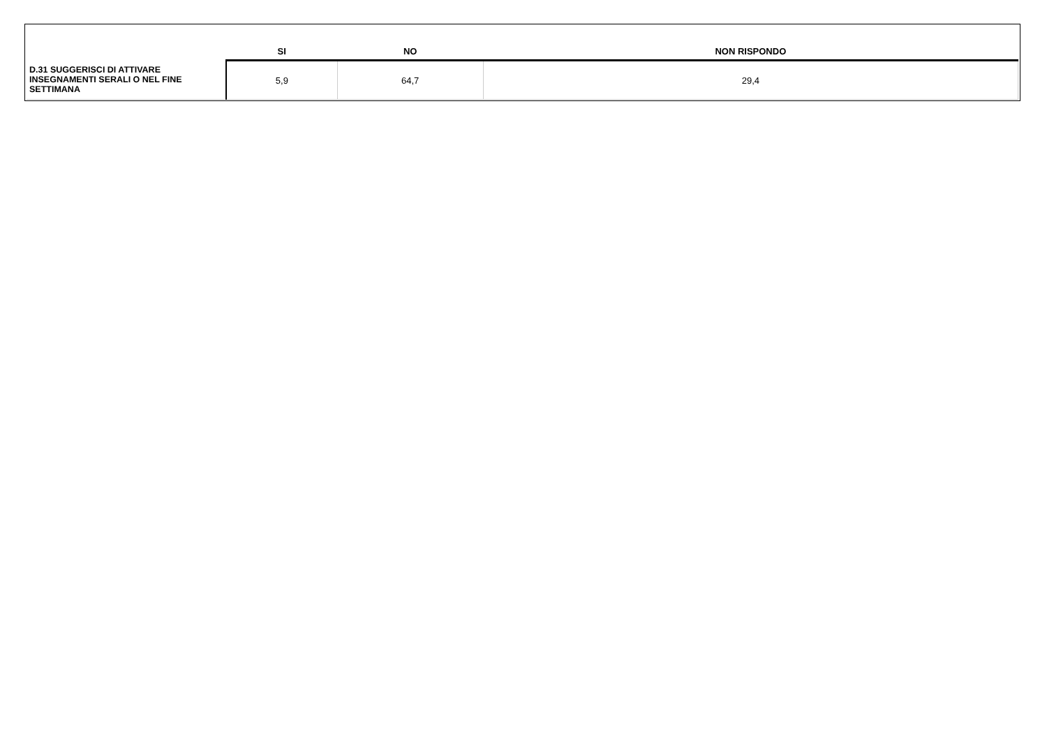| | SI | NO | NON RISPONDO |
| --- | --- | --- | --- |
| D.31 SUGGERISCI DI ATTIVARE INSEGNAMENTI SERALI O NEL FINE SETTIMANA | 5,9 | 64,7 | 29,4 |